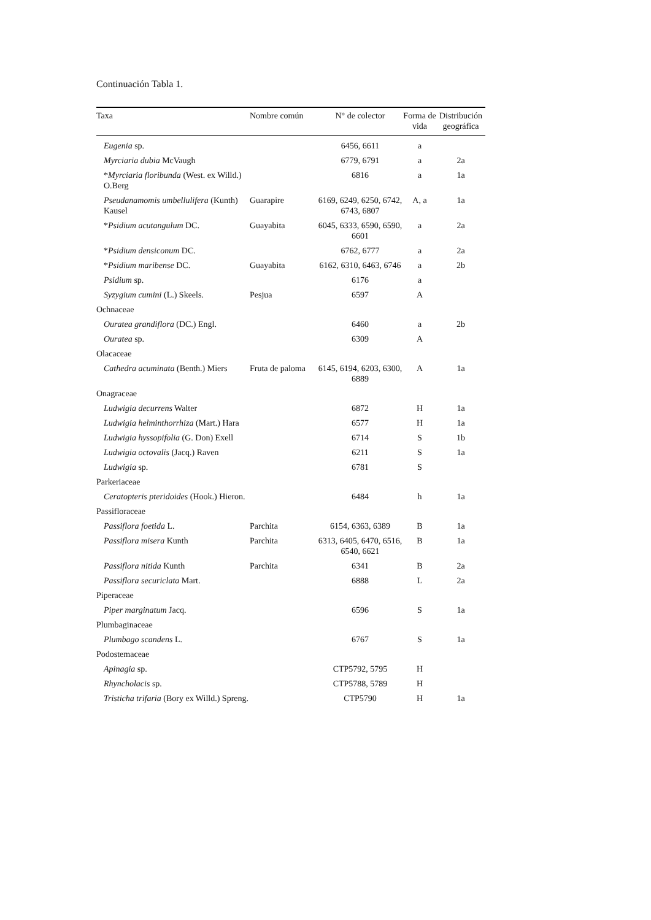Continuación Tabla 1.
| Taxa | Nombre común | N° de colector | Forma de vida | Distribución geográfica |
| --- | --- | --- | --- | --- |
| Eugenia sp. | | 6456, 6611 | a | |
| Myrciaria dubia McVaugh | | 6779, 6791 | a | 2a |
| * Myrciaria floribunda (West. ex Willd.) O.Berg | | 6816 | a | 1a |
| Pseudanamomis umbellulifera (Kunth) Kausel | Guarapire | 6169, 6249, 6250, 6742, 6743, 6807 | A, a | 1a |
| * Psidium acutangulum DC. | Guayabita | 6045, 6333, 6590, 6590, 6601 | a | 2a |
| * Psidium densiconum DC. | | 6762, 6777 | a | 2a |
| * Psidium maribense DC. | Guayabita | 6162, 6310, 6463, 6746 | a | 2b |
| Psidium sp. | | 6176 | a | |
| Syzygium cumini (L.) Skeels. | Pesjua | 6597 | A | |
| Ochnaceae | | | | |
| Ouratea grandiflora (DC.) Engl. | | 6460 | a | 2b |
| Ouratea sp. | | 6309 | A | |
| Olacaceae | | | | |
| Cathedra acuminata (Benth.) Miers | Fruta de paloma | 6145, 6194, 6203, 6300, 6889 | A | 1a |
| Onagraceae | | | | |
| Ludwigia decurrens Walter | | 6872 | H | 1a |
| Ludwigia helminthorrhiza (Mart.) Hara | | 6577 | H | 1a |
| Ludwigia hyssopifolia (G. Don) Exell | | 6714 | S | 1b |
| Ludwigia octovalis (Jacq.) Raven | | 6211 | S | 1a |
| Ludwigia sp. | | 6781 | S | |
| Parkeriaceae | | | | |
| Ceratopteris pteridoides (Hook.) Hieron. | | 6484 | h | 1a |
| Passifloraceae | | | | |
| Passiflora foetida L. | Parchita | 6154, 6363, 6389 | B | 1a |
| Passiflora misera Kunth | Parchita | 6313, 6405, 6470, 6516, 6540, 6621 | B | 1a |
| Passiflora nitida Kunth | Parchita | 6341 | B | 2a |
| Passiflora securiclata Mart. | | 6888 | L | 2a |
| Piperaceae | | | | |
| Piper marginatum Jacq. | | 6596 | S | 1a |
| Plumbaginaceae | | | | |
| Plumbago scandens L. | | 6767 | S | 1a |
| Podostemaceae | | | | |
| Apinagia sp. | | CTP5792, 5795 | H | |
| Rhyncholacis sp. | | CTP5788, 5789 | H | |
| Tristicha trifaria (Bory ex Willd.) Spreng. | | CTP5790 | H | 1a |